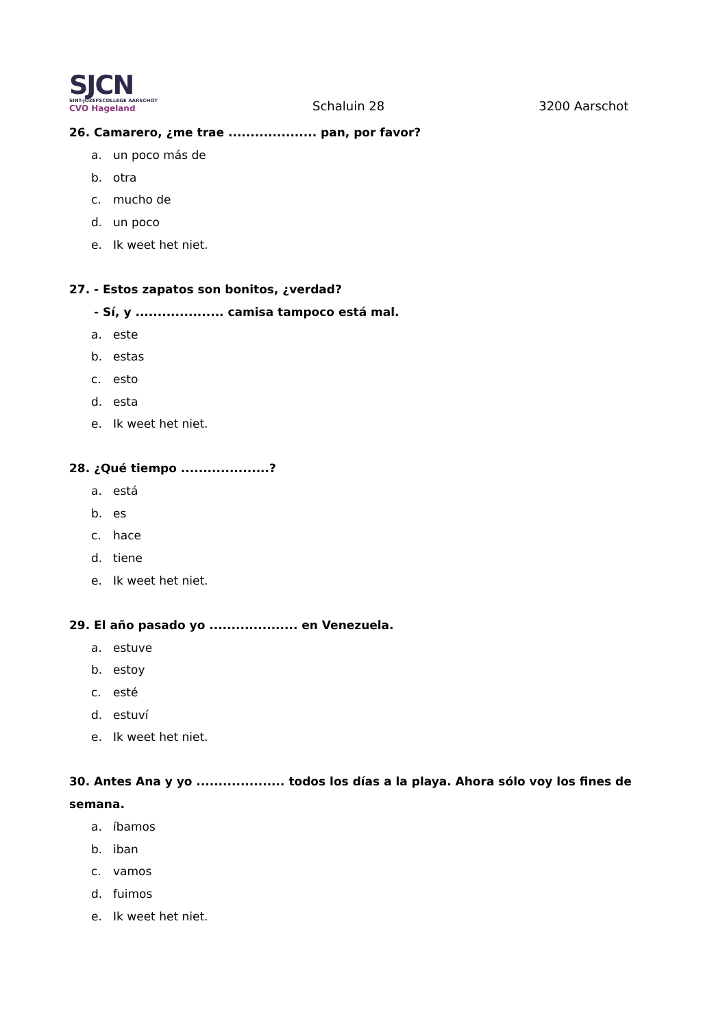SJCN
SINT-JOZEFSCOLLEGE AARSCHOT
CVO Hageland
Schaluin 28
3200 Aarschot
26. Camarero, ¿me trae .................... pan, por favor?
a. un poco más de
b. otra
c. mucho de
d. un poco
e. Ik weet het niet.
27. - Estos zapatos son bonitos, ¿verdad?
- Sí, y .................... camisa tampoco está mal.
a. este
b. estas
c. esto
d. esta
e. Ik weet het niet.
28. ¿Qué tiempo ....................?
a. está
b. es
c. hace
d. tiene
e. Ik weet het niet.
29. El año pasado yo .................... en Venezuela.
a. estuve
b. estoy
c. esté
d. estuví
e. Ik weet het niet.
30. Antes Ana y yo .................... todos los días a la playa. Ahora sólo voy los fines de semana.
a. íbamos
b. iban
c. vamos
d. fuimos
e. Ik weet het niet.